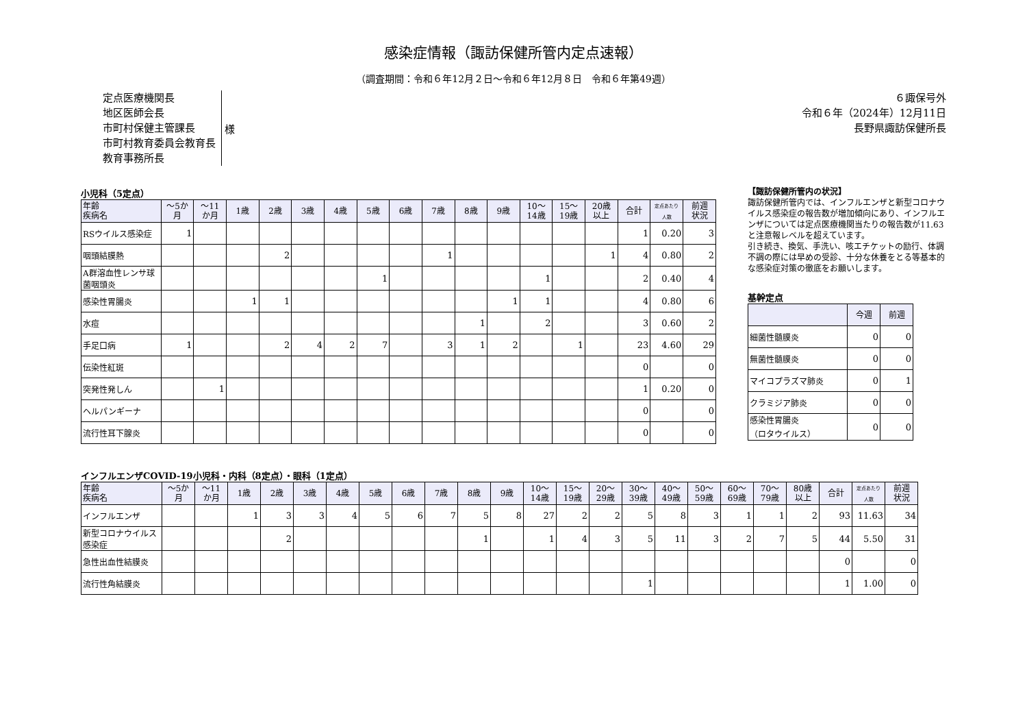感染症情報（諏訪保健所管内定点速報）
（調査期間：令和６年12月２日～令和６年12月８日　令和６年第49週）
定点医療機関長
地区医師会長
市町村保健主管課長
市町村教育委員会教育長
教育事務所長
様
６諏保号外
令和６年（2024年）12月11日
長野県諏訪保健所長
小児科（5定点）
| 年齢 疾病名 | ～5か 月 | ～11 か月 | 1歳 | 2歳 | 3歳 | 4歳 | 5歳 | 6歳 | 7歳 | 8歳 | 9歳 | 10～ 14歳 | 15～ 19歳 | 20歳 以上 | 合計 | 定点あたり 人数 | 前週 状況 |
| --- | --- | --- | --- | --- | --- | --- | --- | --- | --- | --- | --- | --- | --- | --- | --- | --- | --- |
| RSウイルス感染症 | 1 | | | | | | | | | | | | | | 1 | 0.20 | 3 |
| 咽頭結膜熱 | | | | 2 | | | | | 1 | | | | | 1 | 4 | 0.80 | 2 |
| A群溶血性レンサ球菌咽頭炎 | | | | | | | 1 | | | | | 1 | | | 2 | 0.40 | 4 |
| 感染性胃腸炎 | | | 1 | 1 | | | | | | | 1 | 1 | | | 4 | 0.80 | 6 |
| 水痘 | | | | | | | | | | 1 | | 2 | | | 3 | 0.60 | 2 |
| 手足口病 | 1 | | | 2 | 4 | 2 | 7 | | 3 | 1 | 2 | | 1 | | 23 | 4.60 | 29 |
| 伝染性紅斑 | | | | | | | | | | | | | | | 0 | | 0 |
| 突発性発しん | | 1 | | | | | | | | | | | | | 1 | 0.20 | 0 |
| ヘルパンギーナ | | | | | | | | | | | | | | | 0 | | 0 |
| 流行性耳下腺炎 | | | | | | | | | | | | | | | 0 | | 0 |
【諏訪保健所管内の状況】
諏訪保健所管内では、インフルエンザと新型コロナウイルス感染症の報告数が増加傾向にあり、インフルエンザについては定点医療機関当たりの報告数が11.63と注意報レベルを超えています。
引き続き、換気、手洗い、咳エチケットの励行、体調不調の際には早めの受診、十分な休養をとる等基本的な感染症対策の徹底をお願いします。
基幹定点
| | 今週 | 前週 |
| --- | --- | --- |
| 細菌性髄膜炎 | 0 | 0 |
| 無菌性髄膜炎 | 0 | 0 |
| マイコプラズマ肺炎 | 0 | 1 |
| クラミジア肺炎 | 0 | 0 |
| 感染性胃腸炎 （ロタウイルス） | 0 | 0 |
インフルエンザCOVID-19小児科・内科（8定点）・眼科（1定点）
| 年齢 疾病名 | ～5か 月 | ～11 か月 | 1歳 | 2歳 | 3歳 | 4歳 | 5歳 | 6歳 | 7歳 | 8歳 | 9歳 | 10～ 14歳 | 15～ 19歳 | 20～ 29歳 | 30～ 39歳 | 40～ 49歳 | 50～ 59歳 | 60～ 69歳 | 70～ 79歳 | 80歳 以上 | 合計 | 定点あたり 人数 | 前週 状況 |
| --- | --- | --- | --- | --- | --- | --- | --- | --- | --- | --- | --- | --- | --- | --- | --- | --- | --- | --- | --- | --- | --- | --- | --- |
| インフルエンザ | | | 1 | 3 | 3 | 4 | 5 | 6 | 7 | 5 | 8 | 27 | 2 | 2 | 5 | 8 | 3 | 1 | 1 | 2 | 93 | 11.63 | 34 |
| 新型コロナウイルス感染症 | | | | 2 | | | | | | 1 | | 1 | 4 | 3 | 5 | 11 | 3 | 2 | 7 | 5 | 44 | 5.50 | 31 |
| 急性出血性結膜炎 | | | | | | | | | | | | | | | | | | | | | 0 | | 0 |
| 流行性角結膜炎 | | | | | | | | | | | | | | | 1 | | | | | | 1 | 1.00 | 0 |